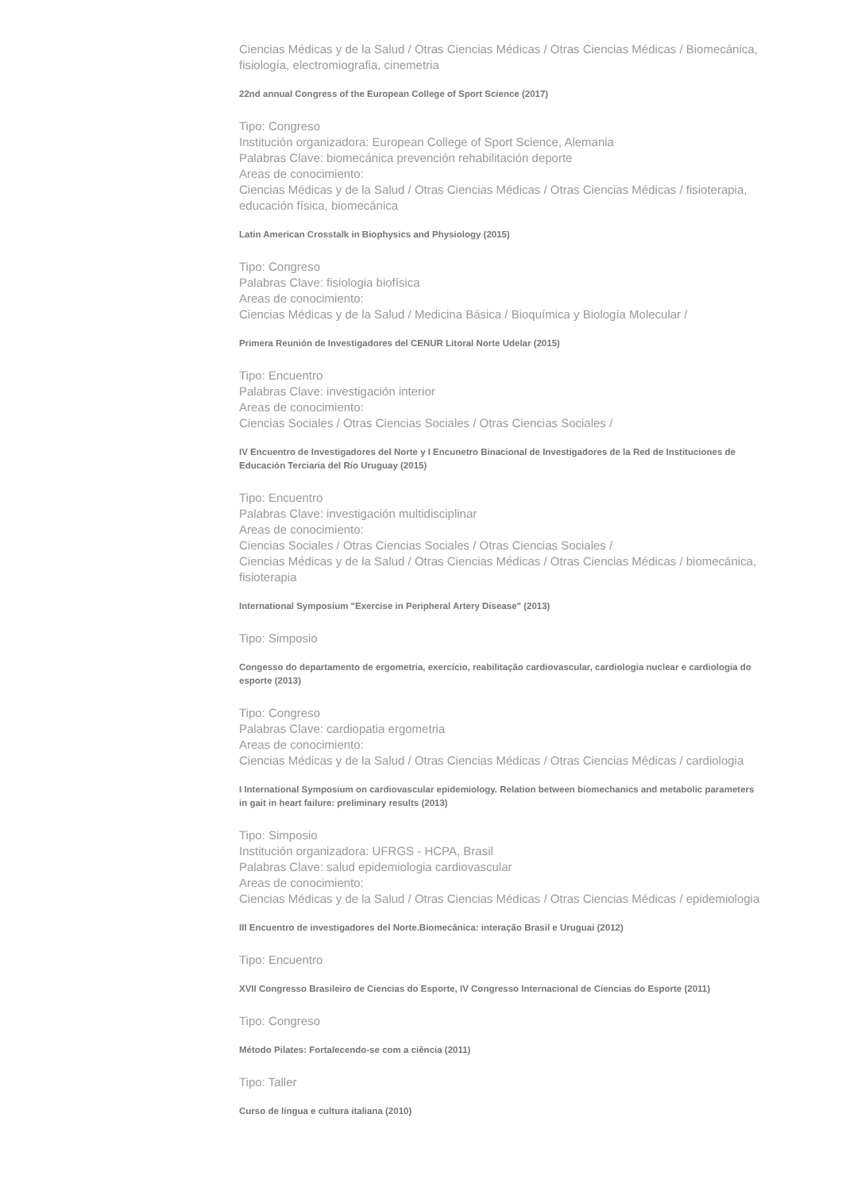Ciencias Médicas y de la Salud / Otras Ciencias Médicas / Otras Ciencias Médicas / Biomecánica, fisiología, electromiografia, cinemetria
22nd annual Congress of the European College of Sport Science (2017)
Tipo: Congreso
Institución organizadora: European College of Sport Science, Alemania
Palabras Clave: biomecánica prevención rehabilitación deporte
Areas de conocimiento:
Ciencias Médicas y de la Salud / Otras Ciencias Médicas / Otras Ciencias Médicas / fisioterapia, educación física, biomecánica
Latin American Crosstalk in Biophysics and Physiology (2015)
Tipo: Congreso
Palabras Clave: fisiologia biofísica
Areas de conocimiento:
Ciencias Médicas y de la Salud / Medicina Básica / Bioquímica y Biología Molecular /
Primera Reunión de Investigadores del CENUR Litoral Norte Udelar (2015)
Tipo: Encuentro
Palabras Clave: investigación interior
Areas de conocimiento:
Ciencias Sociales / Otras Ciencias Sociales / Otras Ciencias Sociales /
IV Encuentro de Investigadores del Norte y I Encunetro Binacional de Investigadores de la Red de Instituciones de Educación Terciaria del Río Uruguay (2015)
Tipo: Encuentro
Palabras Clave: investigación multidisciplinar
Areas de conocimiento:
Ciencias Sociales / Otras Ciencias Sociales / Otras Ciencias Sociales /
Ciencias Médicas y de la Salud / Otras Ciencias Médicas / Otras Ciencias Médicas / biomecánica, fisioterapia
International Symposium "Exercise in Peripheral Artery Disease" (2013)
Tipo: Simposio
Congesso do departamento de ergometria, exercício, reabilitação cardiovascular, cardiologia nuclear e cardiologia do esporte (2013)
Tipo: Congreso
Palabras Clave: cardiopatia ergometria
Areas de conocimiento:
Ciencias Médicas y de la Salud / Otras Ciencias Médicas / Otras Ciencias Médicas / cardiologia
I International Symposium on cardiovascular epidemiology. Relation between biomechanics and metabolic parameters in gait in heart failure: preliminary results (2013)
Tipo: Simposio
Institución organizadora: UFRGS - HCPA, Brasil
Palabras Clave: salud epidemiologia cardiovascular
Areas de conocimiento:
Ciencias Médicas y de la Salud / Otras Ciencias Médicas / Otras Ciencias Médicas / epidemiologia
III Encuentro de investigadores del Norte.Biomecânica: interação Brasil e Uruguai (2012)
Tipo: Encuentro
XVII Congresso Brasileiro de Ciencias do Esporte, IV Congresso Internacional de Ciencias do Esporte (2011)
Tipo: Congreso
Método Pilates: Fortalecendo-se com a ciência (2011)
Tipo: Taller
Curso de língua e cultura italiana (2010)